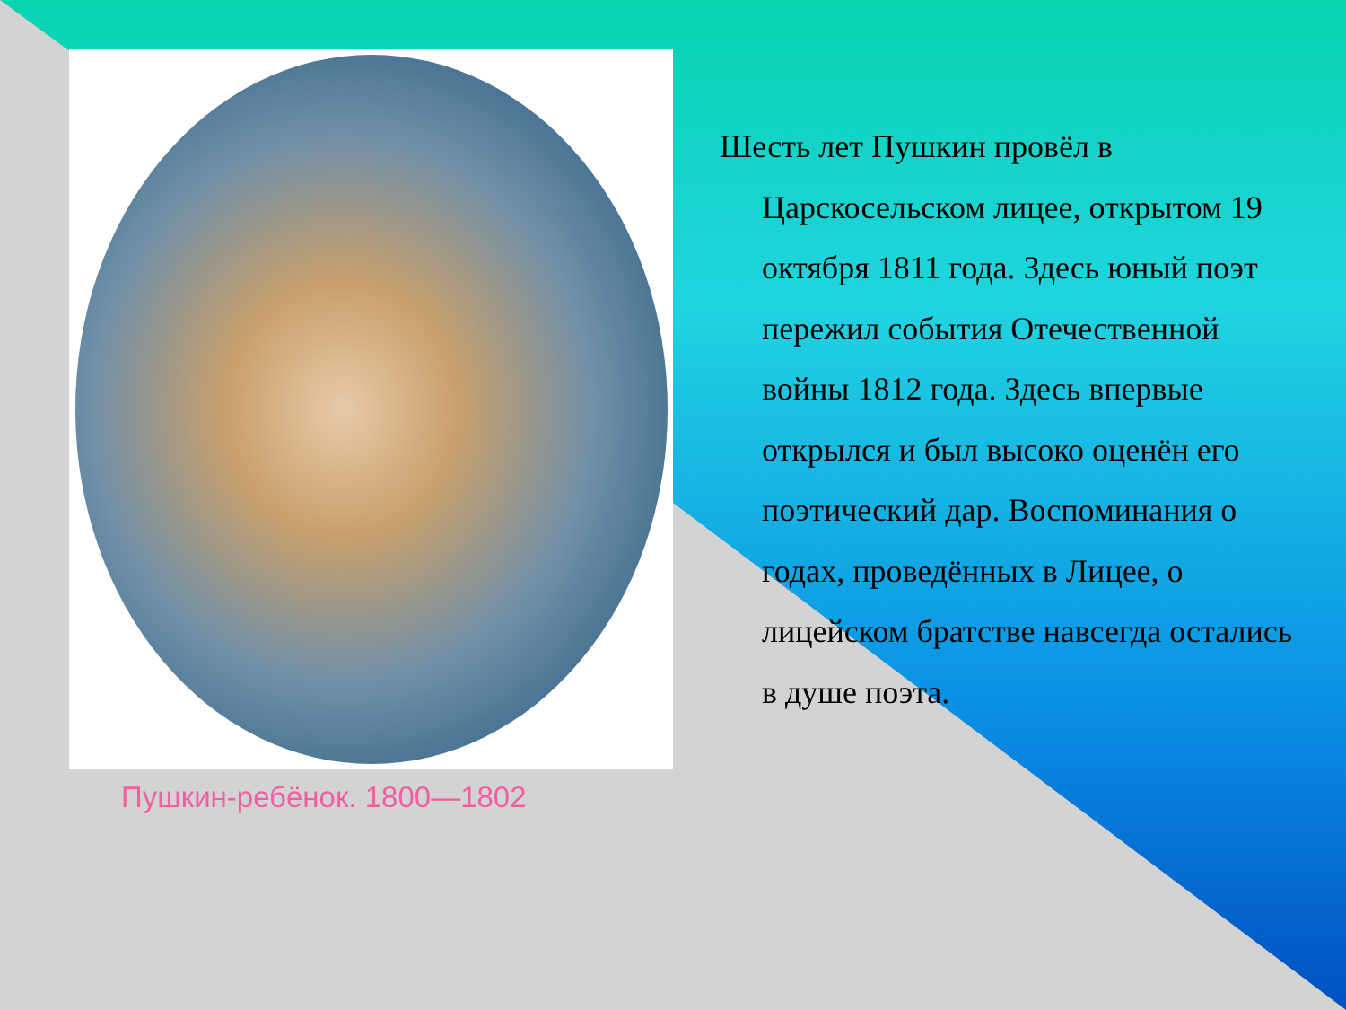Пушкин-ребёнок. 1800—1802
Шесть лет Пушкин провёл в Царскосельском лицее, открытом 19 октября 1811 года. Здесь юный поэт пережил события Отечественной войны 1812 года. Здесь впервые открылся и был высоко оценён его поэтический дар. Воспоминания о годах, проведённых в Лицее, о лицейском братстве навсегда остались в душе поэта.